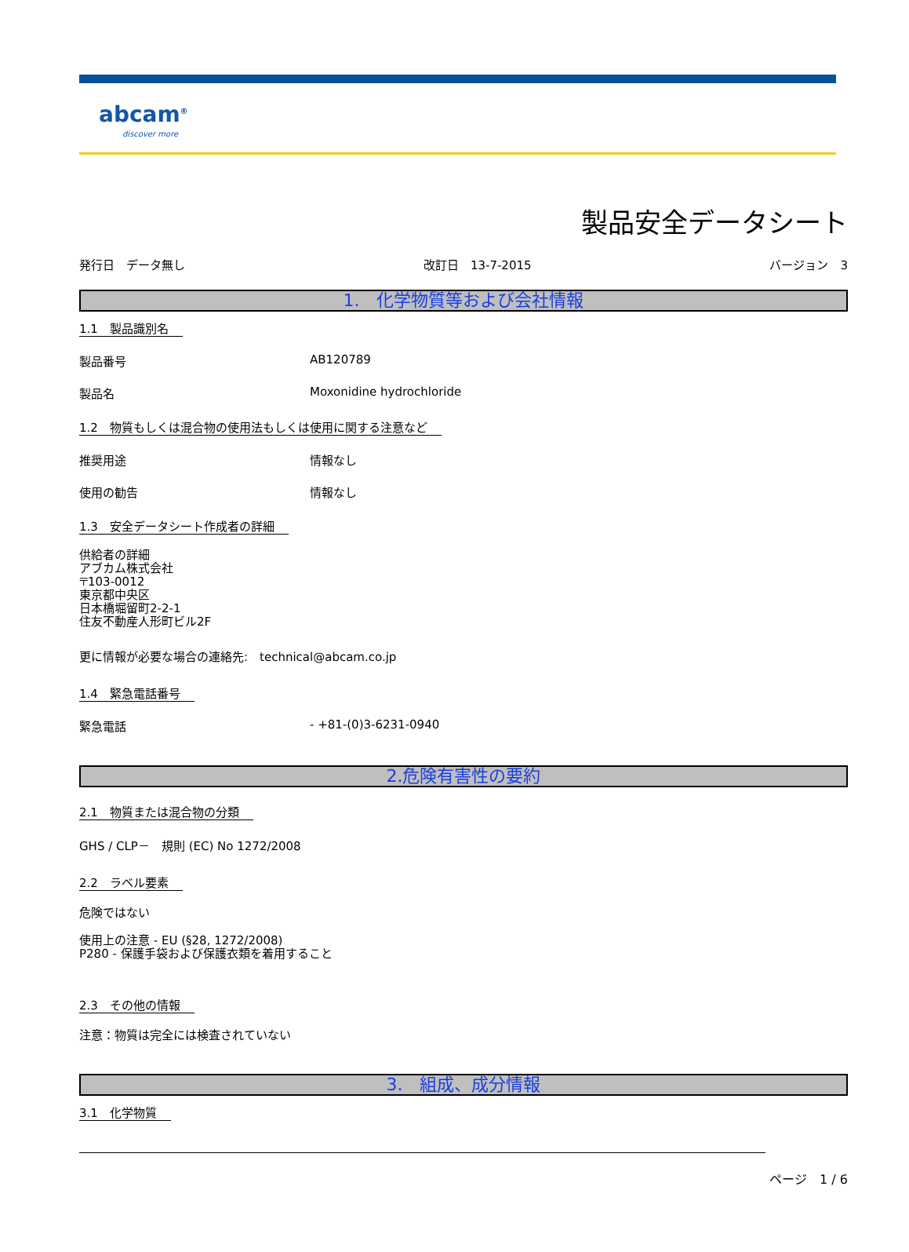abcam<sup>®</sup>
discover more
製品安全データシート
発行日　データ無し 改訂日　13-7-2015 バージョン　3
1.　化学物質等および会社情報
1.1　製品識別名
製品番号 AB120789
製品名 Moxonidine hydrochloride
1.2　物質もしくは混合物の使用法もしくは使用に関する注意など
推奨用途 情報なし
使用の勧告 情報なし
1.3　安全データシート作成者の詳細
供給者の詳細
アブカム株式会社
〒103-0012
東京都中央区
日本橋堀留町2-2-1
住友不動産人形町ビル2F
更に情報が必要な場合の連絡先:　technical@abcam.co.jp
1.4　緊急電話番号
緊急電話 - +81-(0)3-6231-0940
2.危険有害性の要約
2.1　物質または混合物の分類
GHS / CLP－　規則 (EC) No 1272/2008
2.2　ラベル要素
危険ではない
使用上の注意 - EU (§28, 1272/2008)
P280 - 保護手袋および保護衣類を着用すること
2.3　その他の情報
注意：物質は完全には検査されていない
3.　組成、成分情報
3.1　化学物質
ページ　1 / 6